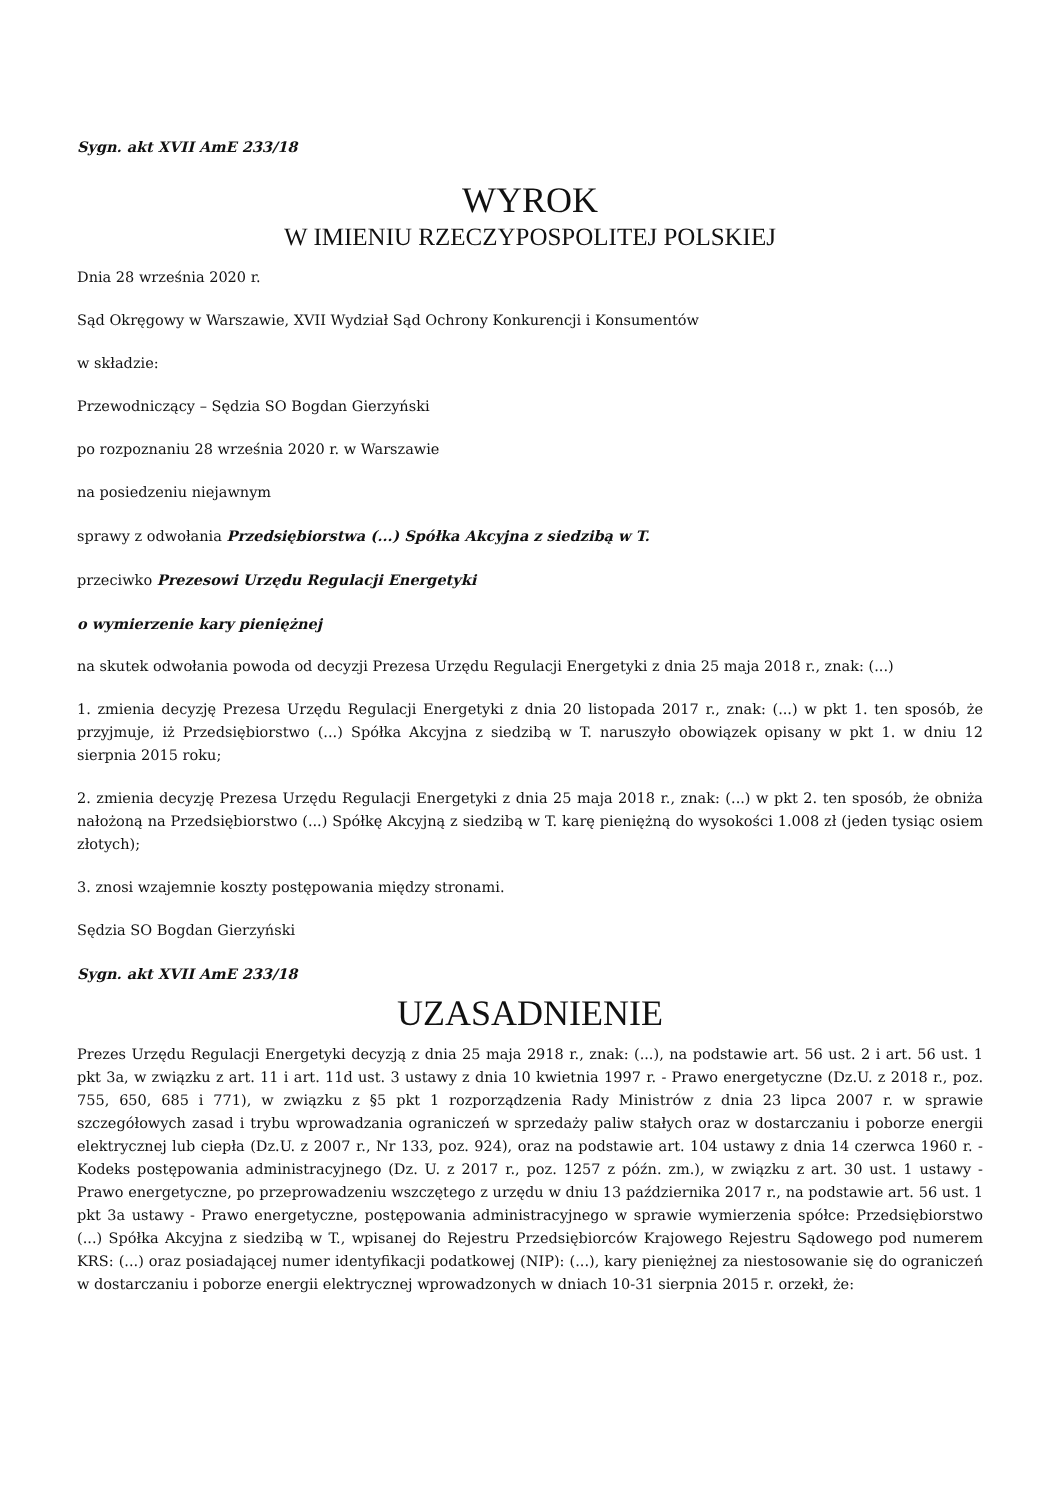Sygn. akt XVII AmE 233/18
WYROK
W IMIENIU RZECZYPOSPOLITEJ POLSKIEJ
Dnia 28 września 2020 r.
Sąd Okręgowy w Warszawie, XVII Wydział Sąd Ochrony Konkurencji i Konsumentów
w składzie:
Przewodniczący – Sędzia SO Bogdan Gierzyński
po rozpoznaniu 28 września 2020 r. w Warszawie
na posiedzeniu niejawnym
sprawy z odwołania Przedsiębiorstwa (...) Spółka Akcyjna z siedzibą w T.
przeciwko Prezesowi Urzędu Regulacji Energetyki
o wymierzenie kary pieniężnej
na skutek odwołania powoda od decyzji Prezesa Urzędu Regulacji Energetyki z dnia 25 maja 2018 r., znak: (...)
1. zmienia decyzję Prezesa Urzędu Regulacji Energetyki z dnia 20 listopada 2017 r., znak: (...) w pkt 1. ten sposób, że przyjmuje, iż Przedsiębiorstwo (...) Spółka Akcyjna z siedzibą w T. naruszyło obowiązek opisany w pkt 1. w dniu 12 sierpnia 2015 roku;
2. zmienia decyzję Prezesa Urzędu Regulacji Energetyki z dnia 25 maja 2018 r., znak: (...) w pkt 2. ten sposób, że obniża nałożoną na Przedsiębiorstwo (...) Spółkę Akcyjną z siedzibą w T. karę pieniężną do wysokości 1.008 zł (jeden tysiąc osiem złotych);
3. znosi wzajemnie koszty postępowania między stronami.
Sędzia SO Bogdan Gierzyński
Sygn. akt XVII AmE 233/18
UZASADNIENIE
Prezes Urzędu Regulacji Energetyki decyzją z dnia 25 maja 2918 r., znak: (...), na podstawie art. 56 ust. 2 i art. 56 ust. 1 pkt 3a, w związku z art. 11 i art. 11d ust. 3 ustawy z dnia 10 kwietnia 1997 r. - Prawo energetyczne (Dz.U. z 2018 r., poz. 755, 650, 685 i 771), w związku z §5 pkt 1 rozporządzenia Rady Ministrów z dnia 23 lipca 2007 r. w sprawie szczegółowych zasad i trybu wprowadzania ograniczeń w sprzedaży paliw stałych oraz w dostarczaniu i poborze energii elektrycznej lub ciepła (Dz.U. z 2007 r., Nr 133, poz. 924), oraz na podstawie art. 104 ustawy z dnia 14 czerwca 1960 r. - Kodeks postępowania administracyjnego (Dz. U. z 2017 r., poz. 1257 z późn. zm.), w związku z art. 30 ust. 1 ustawy - Prawo energetyczne, po przeprowadzeniu wszczętego z urzędu w dniu 13 października 2017 r., na podstawie art. 56 ust. 1 pkt 3a ustawy - Prawo energetyczne, postępowania administracyjnego w sprawie wymierzenia spółce: Przedsiębiorstwo (...) Spółka Akcyjna z siedzibą w T., wpisanej do Rejestru Przedsiębiorców Krajowego Rejestru Sądowego pod numerem KRS: (...) oraz posiadającej numer identyfikacji podatkowej (NIP): (...), kary pieniężnej za niestosowanie się do ograniczeń w dostarczaniu i poborze energii elektrycznej wprowadzonych w dniach 10-31 sierpnia 2015 r. orzekł, że: